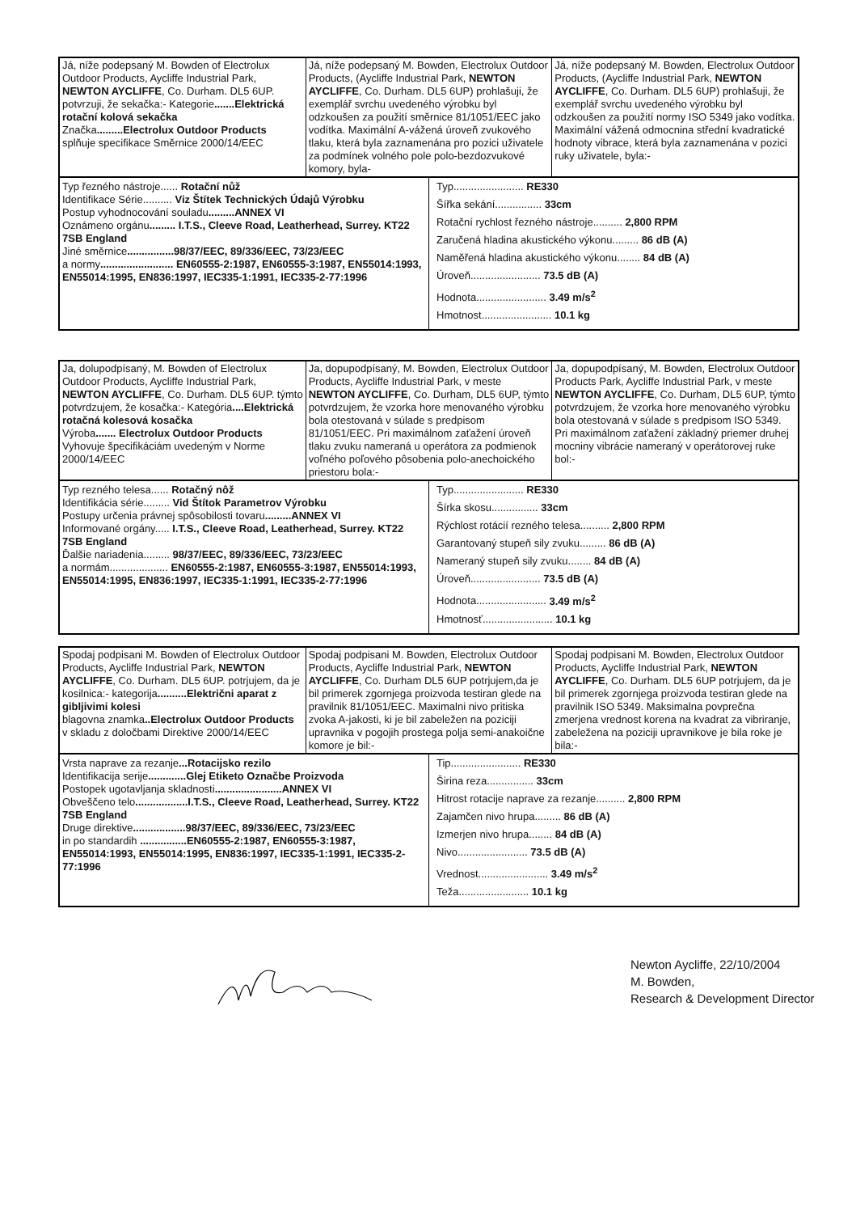| Já, níže podepsaný M. Bowden of Electrolux Outdoor Products, Aycliffe Industrial Park, NEWTON AYCLIFFE , Co. Durham. DL5 6UP. potvrzuji, že sekačka:- Kategorie .......Elektrická rotační kolová sekačka Značka .........Electrolux Outdoor Products splňuje specifikace Směrnice 2000/14/EEC | Já, níže podepsaný M. Bowden, Electrolux Outdoor Products, (Aycliffe Industrial Park, NEWTON AYCLIFFE , Co. Durham. DL5 6UP) prohlašuji, že exemplář svrchu uvedeného výrobku byl odzkoušen za použití směrnice 81/1051/EEC jako vodítka. Maximální A-vážená úroveň zvukového tlaku, která byla zaznamenána pro pozici uživatele za podmínek volného pole polo-bezdozvukové komory, byla- | Já, níže podepsaný M. Bowden, Electrolux Outdoor Products, (Aycliffe Industrial Park, NEWTON AYCLIFFE , Co. Durham. DL5 6UP) prohlašuji, že exemplář svrchu uvedeného výrobku byl odzkoušen za použití normy ISO 5349 jako vodítka. Maximální vážená odmocnina střední kvadratické hodnoty vibrace, která byla zaznamenána v pozici ruky uživatele, byla:- |
| Typ řezného nástroje...... Rotační nůž Identifikace Série.......... Viz Štítek Technických Údajů Výrobku Postup vyhodnocování souladu .........ANNEX VI Oznámeno orgánu ......... I.T.S., Cleeve Road, Leatherhead, Surrey. KT22 7SB England Jiné směrnice ................98/37/EEC, 89/336/EEC, 73/23/EEC a normy ......................... EN60555-2:1987, EN60555-3:1987, EN55014:1993, EN55014:1995, EN836:1997, IEC335-1:1991, IEC335-2-77:1996 | Typ........................ RE330 Šířka sekání................ 33cm Rotační rychlost řezného nástroje.......... 2,800 RPM Zaručená hladina akustického výkonu......... 86 dB (A) Naměřená hladina akustického výkonu........ 84 dB (A) Úroveň........................ 73.5 dB (A) Hodnota........................ 3.49 m/s<sup>2</sup> Hmotnost........................ 10.1 kg |
| Ja, dolupodpísaný, M. Bowden of Electrolux Outdoor Products, Aycliffe Industrial Park, NEWTON AYCLIFFE , Co. Durham. DL5 6UP. týmto potvrdzujem, že kosačka:- Kategória ....Elektrická rotačná kolesová kosačka Výroba ....... Electrolux Outdoor Products Vyhovuje špecifikáciám uvedeným v Norme 2000/14/EEC | Ja, dopupodpísaný, M. Bowden, Electrolux Outdoor Products, Aycliffe Industrial Park, v meste NEWTON AYCLIFFE , Co. Durham, DL5 6UP, týmto potvrdzujem, že vzorka hore menovaného výrobku bola otestovaná v súlade s predpisom 81/1051/EEC. Pri maximálnom zaťažení úroveň tlaku zvuku nameraná u operátora za podmienok voľného poľového pôsobenia polo-anechoického priestoru bola:- | Ja, dopupodpísaný, M. Bowden, Electrolux Outdoor Products Park, Aycliffe Industrial Park, v meste NEWTON AYCLIFFE , Co. Durham, DL5 6UP, týmto potvrdzujem, že vzorka hore menovaného výrobku bola otestovaná v súlade s predpisom ISO 5349. Pri maximálnom zaťažení základný priemer druhej mocniny vibrácie nameraný v operátorovej ruke bol:- |
| Typ rezného telesa...... Rotačný nôž Identifikácia série......... Vid Štítok Parametrov Výrobku Postupy určenia právnej spôsobilosti tovaru .........ANNEX VI Informované orgány..... I.T.S., Cleeve Road, Leatherhead, Surrey. KT22 7SB England Ďalšie nariadenia......... 98/37/EEC, 89/336/EEC, 73/23/EEC a normám.................... EN60555-2:1987, EN60555-3:1987, EN55014:1993, EN55014:1995, EN836:1997, IEC335-1:1991, IEC335-2-77:1996 | Typ........................ RE330 Šírka skosu................ 33cm Rýchlost rotácií rezného telesa.......... 2,800 RPM Garantovaný stupeň sily zvuku......... 86 dB (A) Nameraný stupeň sily zvuku........ 84 dB (A) Úroveň........................ 73.5 dB (A) Hodnota........................ 3.49 m/s<sup>2</sup> Hmotnosť........................ 10.1 kg |
| Spodaj podpisani M. Bowden of Electrolux Outdoor Products, Aycliffe Industrial Park, NEWTON AYCLIFFE , Co. Durham. DL5 6UP. potrjujem, da je kosilnica:- kategorija ..........Električni aparat z gibljivimi kolesi blagovna znamka ..Electrolux Outdoor Products v skladu z določbami Direktive 2000/14/EEC | Spodaj podpisani M. Bowden, Electrolux Outdoor Products, Aycliffe Industrial Park, NEWTON AYCLIFFE , Co. Durham DL5 6UP potrjujem,da je bil primerek zgornjega proizvoda testiran glede na pravilnik 81/1051/EEC. Maximalni nivo pritiska zvoka A-jakosti, ki je bil zabeležen na poziciji upravnika v pogojih prostega polja semi-anakoične komore je bil:- | Spodaj podpisani M. Bowden, Electrolux Outdoor Products, Aycliffe Industrial Park, NEWTON AYCLIFFE , Co. Durham. DL5 6UP potrjujem, da je bil primerek zgornjega proizvoda testiran glede na pravilnik ISO 5349. Maksimalna povprečna zmerjena vrednost korena na kvadrat za vibriranje, zabeležena na poziciji upravnikove je bila roke je bila:- |
| Vrsta naprave za rezanje ...Rotacijsko rezilo Identifikacija serije .............Glej Etiketo Označbe Proizvoda Postopek ugotavljanja skladnosti .......................ANNEX VI Obveščeno telo ..................I.T.S., Cleeve Road, Leatherhead, Surrey. KT22 7SB England Druge direktive ..................98/37/EEC, 89/336/EEC, 73/23/EEC in po standardih ................EN60555-2:1987, EN60555-3:1987, EN55014:1993, EN55014:1995, EN836:1997, IEC335-1:1991, IEC335-2-77:1996 | Tip........................ RE330 Širina reza................ 33cm Hitrost rotacije naprave za rezanje.......... 2,800 RPM Zajamčen nivo hrupa......... 86 dB (A) Izmerjen nivo hrupa........ 84 dB (A) Nivo........................ 73.5 dB (A) Vrednost........................ 3.49 m/s<sup>2</sup> Teža........................ 10.1 kg |
Newton Aycliffe, 22/10/2004
M. Bowden,
Research & Development Director